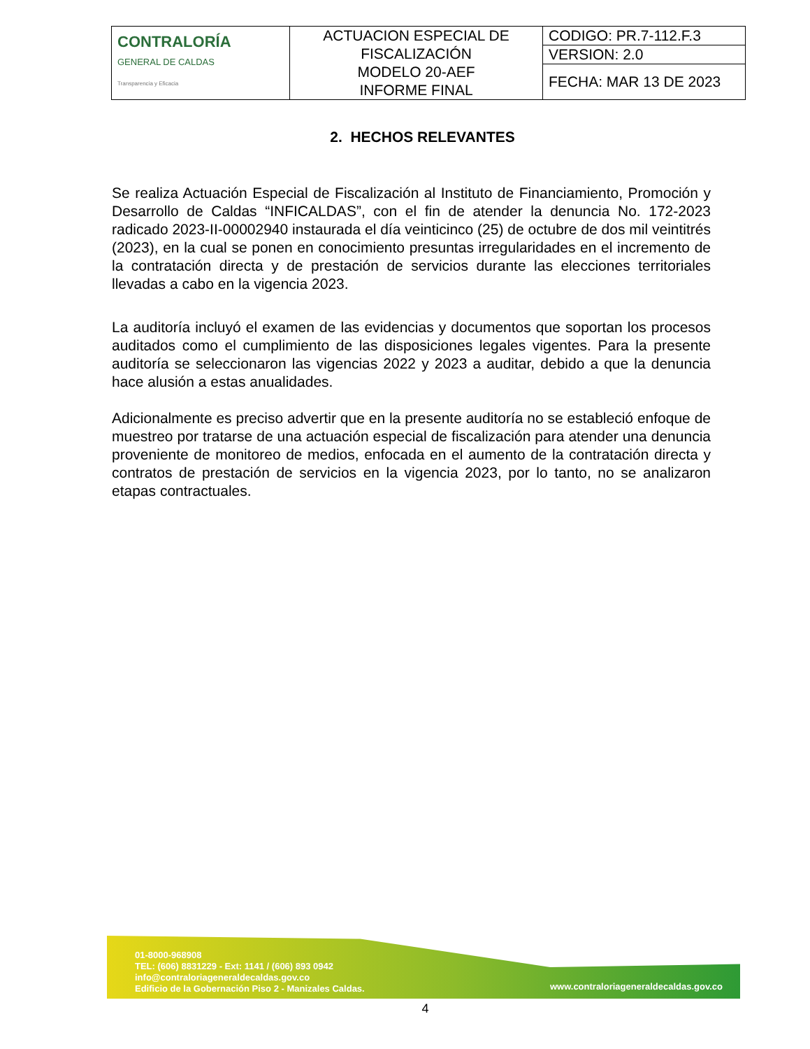| CONTRALORÍA GENERAL DE CALDAS Transparencia y Eficacia | ACTUACION ESPECIAL DE FISCALIZACIÓN MODELO 20-AEF INFORME FINAL | CODIGO: PR.7-112.F.3 |
| | | VERSION: 2.0 |
| | | FECHA: MAR 13 DE 2023 |
2. HECHOS RELEVANTES
Se realiza Actuación Especial de Fiscalización al Instituto de Financiamiento, Promoción y Desarrollo de Caldas “INFICALDAS”, con el fin de atender la denuncia No. 172-2023 radicado 2023-II-00002940 instaurada el día veinticinco (25) de octubre de dos mil veintitrés (2023), en la cual se ponen en conocimiento presuntas irregularidades en el incremento de la contratación directa y de prestación de servicios durante las elecciones territoriales llevadas a cabo en la vigencia 2023.
La auditoría incluyó el examen de las evidencias y documentos que soportan los procesos auditados como el cumplimiento de las disposiciones legales vigentes. Para la presente auditoría se seleccionaron las vigencias 2022 y 2023 a auditar, debido a que la denuncia hace alusión a estas anualidades.
Adicionalmente es preciso advertir que en la presente auditoría no se estableció enfoque de muestreo por tratarse de una actuación especial de fiscalización para atender una denuncia proveniente de monitoreo de medios, enfocada en el aumento de la contratación directa y contratos de prestación de servicios en la vigencia 2023, por lo tanto, no se analizaron etapas contractuales.
01-8000-968908
TEL: (606) 8831229 - Ext: 1141 / (606) 893 0942
info@contraloriageneraldecaldas.gov.co
Edificio de la Gobernación Piso 2 - Manizales Caldas.
www.contraloriageneraldecaldas.gov.co
4